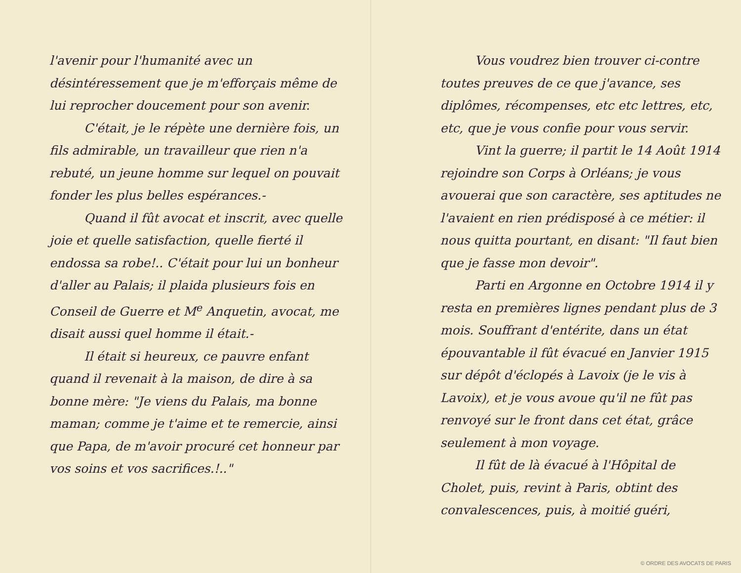l'avenir pour l'humanité avec un désintéressement que je m'efforçais même de lui reprocher doucement pour son avenir.
C'était, je le répète une dernière fois, un fils admirable, un travailleur que rien n'a rebuté, un jeune homme sur lequel on pouvait fonder les plus belles espérances.-
Quand il fût avocat et inscrit, avec quelle joie et quelle satisfaction, quelle fierté il endossa sa robe!.. C'était pour lui un bonheur d'aller au Palais; il plaida plusieurs fois en Conseil de Guerre et M<sup>e</sup> Anquetin, avocat, me disait aussi quel homme il était.-
Il était si heureux, ce pauvre enfant quand il revenait à la maison, de dire à sa bonne mère: "Je viens du Palais, ma bonne maman; comme je t'aime et te remercie, ainsi que Papa, de m'avoir procuré cet honneur par vos soins et vos sacrifices.!.."
Vous voudrez bien trouver ci-contre toutes preuves de ce que j'avance, ses diplômes, récompenses, etc etc lettres, etc, etc, que je vous confie pour vous servir.
Vint la guerre; il partit le 14 Août 1914 rejoindre son Corps à Orléans; je vous avouerai que son caractère, ses aptitudes ne l'avaient en rien prédisposé à ce métier: il nous quitta pourtant, en disant: "Il faut bien que je fasse mon devoir".
Parti en Argonne en Octobre 1914 il y resta en premières lignes pendant plus de 3 mois. Souffrant d'entérite, dans un état épouvantable il fût évacué en Janvier 1915 sur dépôt d'éclopés à Lavoix (je le vis à Lavoix), et je vous avoue qu'il ne fût pas renvoyé sur le front dans cet état, grâce seulement à mon voyage.
Il fût de là évacué à l'Hôpital de Cholet, puis, revint à Paris, obtint des convalescences, puis, à moitié guéri,
© ORDRE DES AVOCATS DE PARIS